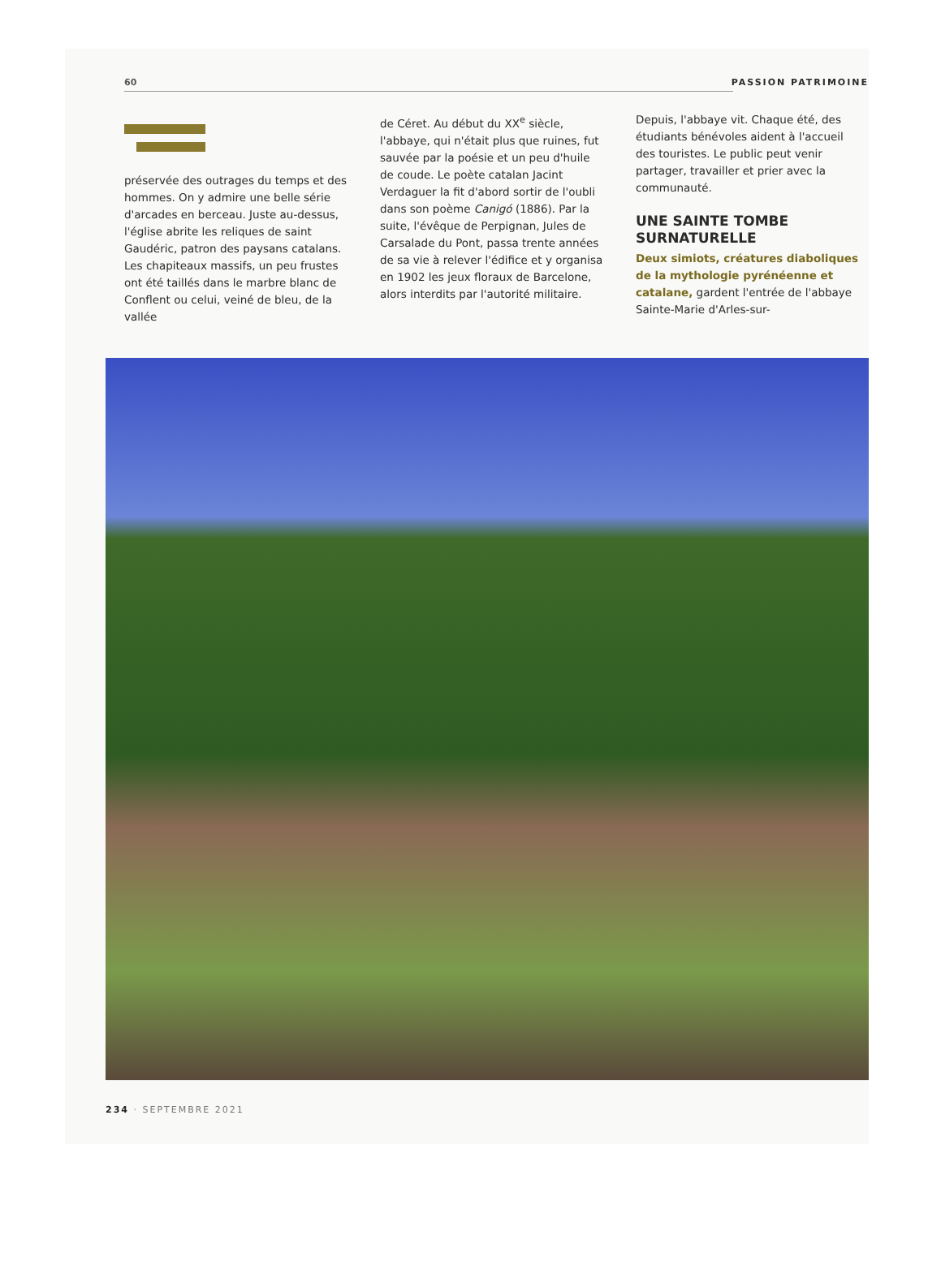60 PASSION PATRIMOINE
préservée des outrages du temps et des hommes. On y admire une belle série d'arcades en berceau. Juste au-dessus, l'église abrite les reliques de saint Gaudéric, patron des paysans catalans. Les chapiteaux massifs, un peu frustes ont été taillés dans le marbre blanc de Conflent ou celui, veiné de bleu, de la vallée
de Céret. Au début du XX<sup>e</sup> siècle, l'abbaye, qui n'était plus que ruines, fut sauvée par la poésie et un peu d'huile de coude. Le poète catalan Jacint Verdaguer la fit d'abord sortir de l'oubli dans son poème Canigó (1886). Par la suite, l'évêque de Perpignan, Jules de Carsalade du Pont, passa trente années de sa vie à relever l'édifice et y organisa en 1902 les jeux floraux de Barcelone, alors interdits par l'autorité militaire.
Depuis, l'abbaye vit. Chaque été, des étudiants bénévoles aident à l'accueil des touristes. Le public peut venir partager, travailler et prier avec la communauté.
UNE SAINTE TOMBE SURNATURELLE
Deux simiots, créatures diaboliques de la mythologie pyrénéenne et catalane, gardent l'entrée de l'abbaye Sainte-Marie d'Arles-sur-
234 · SEPTEMBRE 2021